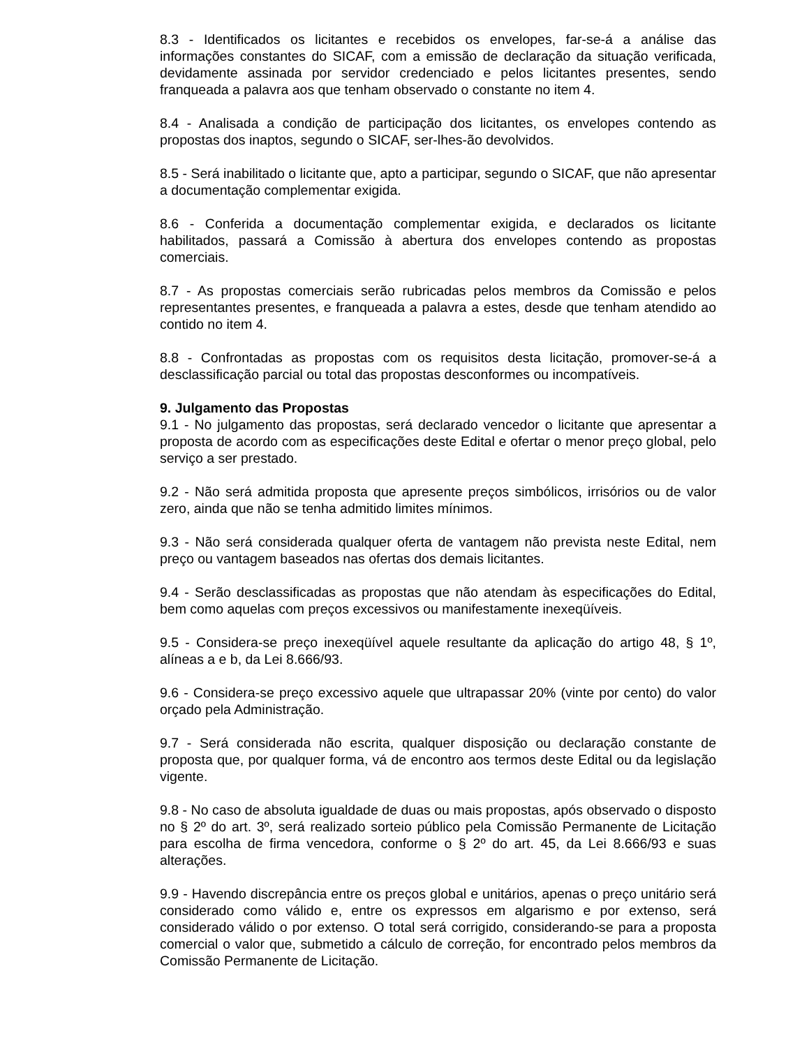8.3 - Identificados os licitantes e recebidos os envelopes, far-se-á a análise das informações constantes do SICAF, com a emissão de declaração da situação verificada, devidamente assinada por servidor credenciado e pelos licitantes presentes, sendo franqueada a palavra aos que tenham observado o constante no item 4.
8.4 - Analisada a condição de participação dos licitantes, os envelopes contendo as propostas dos inaptos, segundo o SICAF, ser-lhes-ão devolvidos.
8.5 - Será inabilitado o licitante que, apto a participar, segundo o SICAF, que não apresentar a documentação complementar exigida.
8.6 - Conferida a documentação complementar exigida, e declarados os licitante habilitados, passará a Comissão à abertura dos envelopes contendo as propostas comerciais.
8.7 - As propostas comerciais serão rubricadas pelos membros da Comissão e pelos representantes presentes, e franqueada a palavra a estes, desde que tenham atendido ao contido no item 4.
8.8 - Confrontadas as propostas com os requisitos desta licitação, promover-se-á a desclassificação parcial ou total das propostas desconformes ou incompatíveis.
9. Julgamento das Propostas
9.1 - No julgamento das propostas, será declarado vencedor o licitante que apresentar a proposta de acordo com as especificações deste Edital e ofertar o menor preço global, pelo serviço a ser prestado.
9.2 - Não será admitida proposta que apresente preços simbólicos, irrisórios ou de valor zero, ainda que não se tenha admitido limites mínimos.
9.3 - Não será considerada qualquer oferta de vantagem não prevista neste Edital, nem preço ou vantagem baseados nas ofertas dos demais licitantes.
9.4 - Serão desclassificadas as propostas que não atendam às especificações do Edital, bem como aquelas com preços excessivos ou manifestamente inexeqüíveis.
9.5 - Considera-se preço inexeqüível aquele resultante da aplicação do artigo 48, § 1º, alíneas a e b, da Lei 8.666/93.
9.6 - Considera-se preço excessivo aquele que ultrapassar 20% (vinte por cento) do valor orçado pela Administração.
9.7 - Será considerada não escrita, qualquer disposição ou declaração constante de proposta que, por qualquer forma, vá de encontro aos termos deste Edital ou da legislação vigente.
9.8 - No caso de absoluta igualdade de duas ou mais propostas, após observado o disposto no § 2º do art. 3º, será realizado sorteio público pela Comissão Permanente de Licitação para escolha de firma vencedora, conforme o § 2º do art. 45, da Lei 8.666/93 e suas alterações.
9.9 - Havendo discrepância entre os preços global e unitários, apenas o preço unitário será considerado como válido e, entre os expressos em algarismo e por extenso, será considerado válido o por extenso. O total será corrigido, considerando-se para a proposta comercial o valor que, submetido a cálculo de correção, for encontrado pelos membros da Comissão Permanente de Licitação.